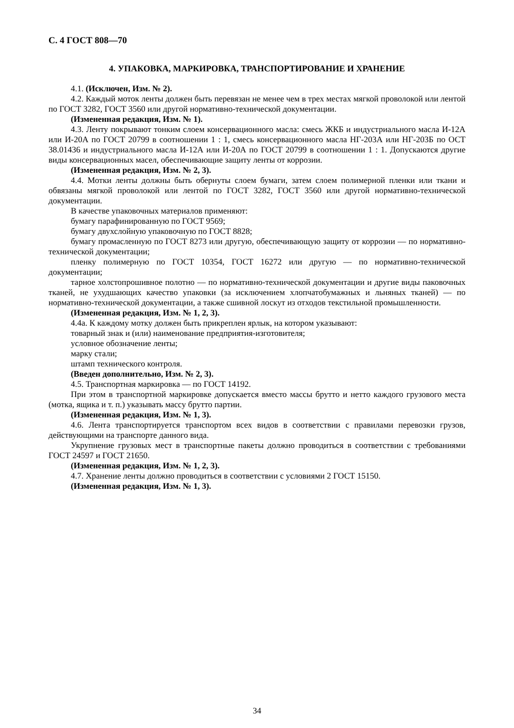С. 4 ГОСТ 808—70
4. УПАКОВКА, МАРКИРОВКА, ТРАНСПОРТИРОВАНИЕ И ХРАНЕНИЕ
4.1. (Исключен, Изм. № 2).
4.2. Каждый моток ленты должен быть перевязан не менее чем в трех местах мягкой проволокой или лентой по ГОСТ 3282, ГОСТ 3560 или другой нормативно-технической документации.
(Измененная редакция, Изм. № 1).
4.3. Ленту покрывают тонким слоем консервационного масла: смесь ЖКБ и индустриального масла И-12А или И-20А по ГОСТ 20799 в соотношении 1 : 1, смесь консервационного масла НГ-203А или НГ-203Б по ОСТ 38.01436 и индустриального масла И-12А или И-20А по ГОСТ 20799 в соотношении 1 : 1. Допускаются другие виды консервационных масел, обеспечивающие защиту ленты от коррозии.
(Измененная редакция, Изм. № 2, 3).
4.4. Мотки ленты должны быть обернуты слоем бумаги, затем слоем полимерной пленки или ткани и обвязаны мягкой проволокой или лентой по ГОСТ 3282, ГОСТ 3560 или другой нормативно-технической документации.
В качестве упаковочных материалов применяют:
бумагу парафинированную по ГОСТ 9569;
бумагу двухслойную упаковочную по ГОСТ 8828;
бумагу промасленную по ГОСТ 8273 или другую, обеспечивающую защиту от коррозии — по нормативно-технической документации;
пленку полимерную по ГОСТ 10354, ГОСТ 16272 или другую — по нормативно-технической документации;
тарное холстопрошивное полотно — по нормативно-технической документации и другие виды паковочных тканей, не ухудшающих качество упаковки (за исключением хлопчатобумажных и льняных тканей) — по нормативно-технической документации, а также сшивной лоскут из отходов текстильной промышленности.
(Измененная редакция, Изм. № 1, 2, 3).
4.4а. К каждому мотку должен быть прикреплен ярлык, на котором указывают:
товарный знак и (или) наименование предприятия-изготовителя;
условное обозначение ленты;
марку стали;
штамп технического контроля.
(Введен дополнительно, Изм. № 2, 3).
4.5. Транспортная маркировка — по ГОСТ 14192.
При этом в транспортной маркировке допускается вместо массы брутто и нетто каждого грузового места (мотка, ящика и т. п.) указывать массу брутто партии.
(Измененная редакция, Изм. № 1, 3).
4.6. Лента транспортируется транспортом всех видов в соответствии с правилами перевозки грузов, действующими на транспорте данного вида.
Укрупнение грузовых мест в транспортные пакеты должно проводиться в соответствии с требованиями ГОСТ 24597 и ГОСТ 21650.
(Измененная редакция, Изм. № 1, 2, 3).
4.7. Хранение ленты должно проводиться в соответствии с условиями 2 ГОСТ 15150.
(Измененная редакция, Изм. № 1, 3).
34